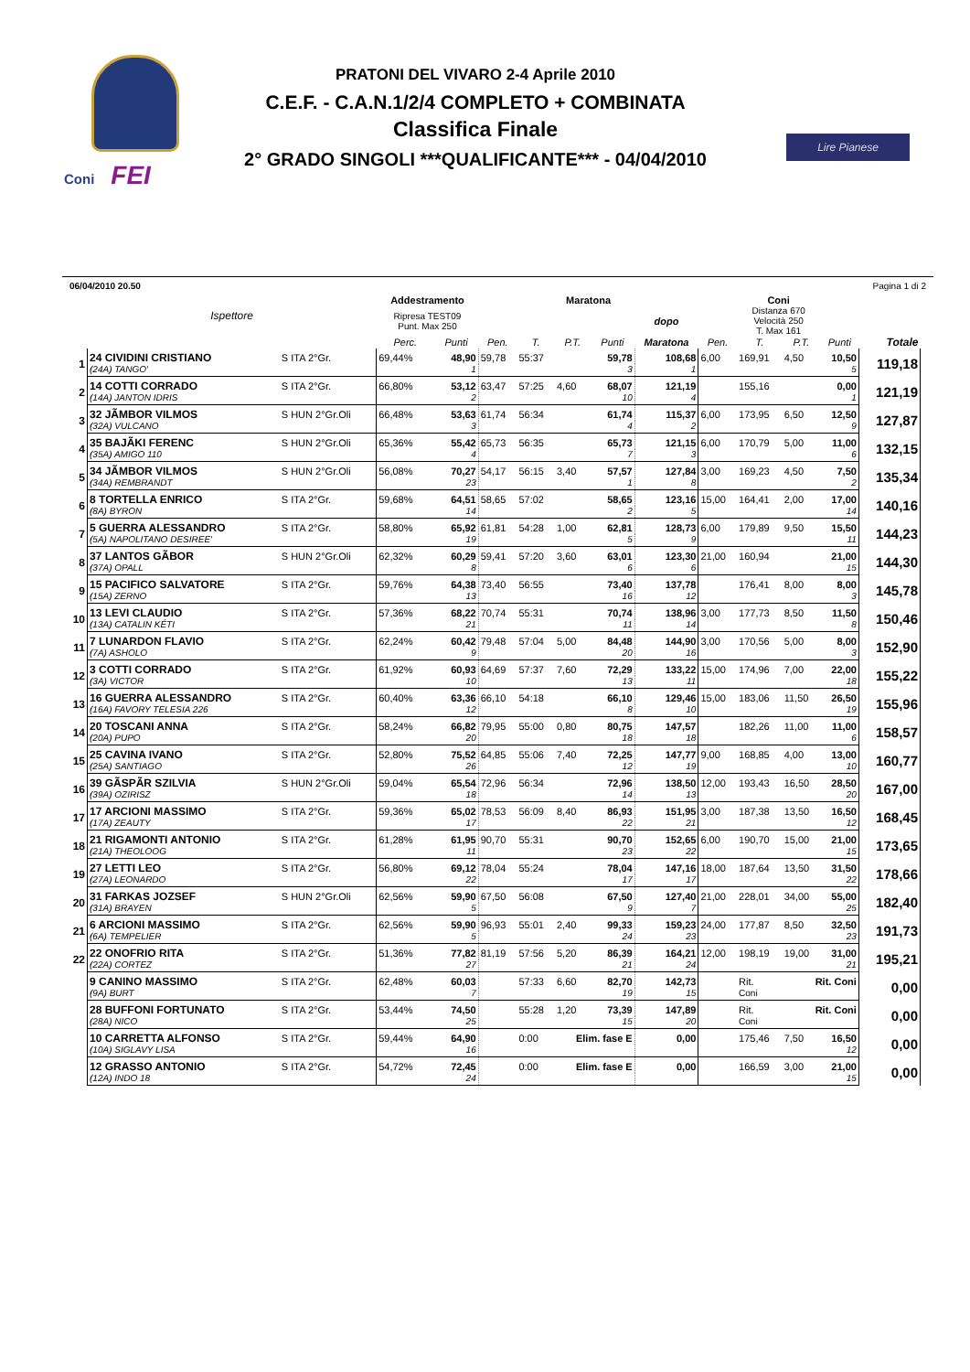Coni FEI
PRATONI DEL VIVARO 2-4 Aprile 2010
C.E.F. - C.A.N.1/2/4 COMPLETO + COMBINATA
Classifica Finale
2° GRADO SINGOLI ***QUALIFICANTE*** - 04/04/2010
Lire Pianese
06/04/2010 20.50 Pagina 1 di 2
| | Ispettore | | Addestramento | | Maratona | | | | | Coni | | | | |
| --- | --- | --- | --- | --- | --- | --- | --- | --- | --- | --- | --- | --- | --- | --- |
| | | | Ripresa TEST09 Punt. Max 250 | | | | | | dopo | Distanza 670 Velocità 250 T. Max 161 | | | | |
| | | | Perc. | Punti | Pen. | T. | P.T. | Punti | Maratona | Pen. | T. | P.T. | Punti | Totale |
| 1 | 24 CIVIDINI CRISTIANO | S ITA 2°Gr. | 69,44% | 48,90 | 59,78 | 55:37 | | 59,78 | 108,68 | 6,00 | 169,91 | 4,50 | 10,50 | 119,18 |
| | (24A) TANGO' | | | 1 | | | | 3 | 1 | | | | 5 | |
| 2 | 14 COTTI CORRADO | S ITA 2°Gr. | 66,80% | 53,12 | 63,47 | 57:25 | 4,60 | 68,07 | 121,19 | | 155,16 | | 0,00 | 121,19 |
| | (14A) JANTON IDRIS | | | 2 | | | | 10 | 4 | | | | 1 | |
| 3 | 32 JÃMBOR VILMOS | S HUN 2°Gr.Oli | 66,48% | 53,63 | 61,74 | 56:34 | | 61,74 | 115,37 | 6,00 | 173,95 | 6,50 | 12,50 | 127,87 |
| | (32A) VULCANO | | | 3 | | | | 4 | 2 | | | | 9 | |
| 4 | 35 BAJÃKI FERENC | S HUN 2°Gr.Oli | 65,36% | 55,42 | 65,73 | 56:35 | | 65,73 | 121,15 | 6,00 | 170,79 | 5,00 | 11,00 | 132,15 |
| | (35A) AMIGO 110 | | | 4 | | | | 7 | 3 | | | | 6 | |
| 5 | 34 JÃMBOR VILMOS | S HUN 2°Gr.Oli | 56,08% | 70,27 | 54,17 | 56:15 | 3,40 | 57,57 | 127,84 | 3,00 | 169,23 | 4,50 | 7,50 | 135,34 |
| | (34A) REMBRANDT | | | 23 | | | | 1 | 8 | | | | 2 | |
| 6 | 8 TORTELLA ENRICO | S ITA 2°Gr. | 59,68% | 64,51 | 58,65 | 57:02 | | 58,65 | 123,16 | 15,00 | 164,41 | 2,00 | 17,00 | 140,16 |
| | (8A) BYRON | | | 14 | | | | 2 | 5 | | | | 14 | |
| 7 | 5 GUERRA ALESSANDRO | S ITA 2°Gr. | 58,80% | 65,92 | 61,81 | 54:28 | 1,00 | 62,81 | 128,73 | 6,00 | 179,89 | 9,50 | 15,50 | 144,23 |
| | (5A) NAPOLITANO DESIREE' | | | 19 | | | | 5 | 9 | | | | 11 | |
| 8 | 37 LANTOS GÃBOR | S HUN 2°Gr.Oli | 62,32% | 60,29 | 59,41 | 57:20 | 3,60 | 63,01 | 123,30 | 21,00 | 160,94 | | 21,00 | 144,30 |
| | (37A) OPALL | | | 8 | | | | 6 | 6 | | | | 15 | |
| 9 | 15 PACIFICO SALVATORE | S ITA 2°Gr. | 59,76% | 64,38 | 73,40 | 56:55 | | 73,40 | 137,78 | | 176,41 | 8,00 | 8,00 | 145,78 |
| | (15A) ZERNO | | | 13 | | | | 16 | 12 | | | | 3 | |
| 10 | 13 LEVI CLAUDIO | S ITA 2°Gr. | 57,36% | 68,22 | 70,74 | 55:31 | | 70,74 | 138,96 | 3,00 | 177,73 | 8,50 | 11,50 | 150,46 |
| | (13A) CATALIN KÉTI | | | 21 | | | | 11 | 14 | | | | 8 | |
| 11 | 7 LUNARDON FLAVIO | S ITA 2°Gr. | 62,24% | 60,42 | 79,48 | 57:04 | 5,00 | 84,48 | 144,90 | 3,00 | 170,56 | 5,00 | 8,00 | 152,90 |
| | (7A) ASHOLO | | | 9 | | | | 20 | 16 | | | | 3 | |
| 12 | 3 COTTI CORRADO | S ITA 2°Gr. | 61,92% | 60,93 | 64,69 | 57:37 | 7,60 | 72,29 | 133,22 | 15,00 | 174,96 | 7,00 | 22,00 | 155,22 |
| | (3A) VICTOR | | | 10 | | | | 13 | 11 | | | | 18 | |
| 13 | 16 GUERRA ALESSANDRO | S ITA 2°Gr. | 60,40% | 63,36 | 66,10 | 54:18 | | 66,10 | 129,46 | 15,00 | 183,06 | 11,50 | 26,50 | 155,96 |
| | (16A) FAVORY TELESIA 226 | | | 12 | | | | 8 | 10 | | | | 19 | |
| 14 | 20 TOSCANI ANNA | S ITA 2°Gr. | 58,24% | 66,82 | 79,95 | 55:00 | 0,80 | 80,75 | 147,57 | | 182,26 | 11,00 | 11,00 | 158,57 |
| | (20A) PUPO | | | 20 | | | | 18 | 18 | | | | 6 | |
| 15 | 25 CAVINA IVANO | S ITA 2°Gr. | 52,80% | 75,52 | 64,85 | 55:06 | 7,40 | 72,25 | 147,77 | 9,00 | 168,85 | 4,00 | 13,00 | 160,77 |
| | (25A) SANTIAGO | | | 26 | | | | 12 | 19 | | | | 10 | |
| 16 | 39 GÃSPÃR SZILVIA | S HUN 2°Gr.Oli | 59,04% | 65,54 | 72,96 | 56:34 | | 72,96 | 138,50 | 12,00 | 193,43 | 16,50 | 28,50 | 167,00 |
| | (39A) OZIRISZ | | | 18 | | | | 14 | 13 | | | | 20 | |
| 17 | 17 ARCIONI MASSIMO | S ITA 2°Gr. | 59,36% | 65,02 | 78,53 | 56:09 | 8,40 | 86,93 | 151,95 | 3,00 | 187,38 | 13,50 | 16,50 | 168,45 |
| | (17A) ZEAUTY | | | 17 | | | | 22 | 21 | | | | 12 | |
| 18 | 21 RIGAMONTI ANTONIO | S ITA 2°Gr. | 61,28% | 61,95 | 90,70 | 55:31 | | 90,70 | 152,65 | 6,00 | 190,70 | 15,00 | 21,00 | 173,65 |
| | (21A) THEOLOOG | | | 11 | | | | 23 | 22 | | | | 15 | |
| 19 | 27 LETTI LEO | S ITA 2°Gr. | 56,80% | 69,12 | 78,04 | 55:24 | | 78,04 | 147,16 | 18,00 | 187,64 | 13,50 | 31,50 | 178,66 |
| | (27A) LEONARDO | | | 22 | | | | 17 | 17 | | | | 22 | |
| 20 | 31 FARKAS JOZSEF | S HUN 2°Gr.Oli | 62,56% | 59,90 | 67,50 | 56:08 | | 67,50 | 127,40 | 21,00 | 228,01 | 34,00 | 55,00 | 182,40 |
| | (31A) BRAYEN | | | 5 | | | | 9 | 7 | | | | 25 | |
| 21 | 6 ARCIONI MASSIMO | S ITA 2°Gr. | 62,56% | 59,90 | 96,93 | 55:01 | 2,40 | 99,33 | 159,23 | 24,00 | 177,87 | 8,50 | 32,50 | 191,73 |
| | (6A) TEMPELIER | | | 5 | | | | 24 | 23 | | | | 23 | |
| 22 | 22 ONOFRIO RITA | S ITA 2°Gr. | 51,36% | 77,82 | 81,19 | 57:56 | 5,20 | 86,39 | 164,21 | 12,00 | 198,19 | 19,00 | 31,00 | 195,21 |
| | (22A) CORTEZ | | | 27 | | | | 21 | 24 | | | | 21 | |
| | 9 CANINO MASSIMO | S ITA 2°Gr. | 62,48% | 60,03 | | 57:33 | 6,60 | 82,70 | 142,73 | | Rit. | Rit. Coni | | 0,00 |
| | (9A) BURT | | | 7 | | | | 19 | 15 | | Coni | | | |
| | 28 BUFFONI FORTUNATO | S ITA 2°Gr. | 53,44% | 74,50 | | 55:28 | 1,20 | 73,39 | 147,89 | | Rit. | Rit. Coni | | 0,00 |
| | (28A) NICO | | | 25 | | | | 15 | 20 | | Coni | | | |
| | 10 CARRETTA ALFONSO | S ITA 2°Gr. | 59,44% | 64,90 | | 0:00 | Elim. fase E | | 0,00 | | 175,46 | 7,50 | 16,50 | 0,00 |
| | (10A) SIGLAVY LISA | | | 16 | | | | | | | | | 12 | |
| | 12 GRASSO ANTONIO | S ITA 2°Gr. | 54,72% | 72,45 | | 0:00 | Elim. fase E | | 0,00 | | 166,59 | 3,00 | 21,00 | 0,00 |
| | (12A) INDO 18 | | | 24 | | | | | | | | | 15 | |